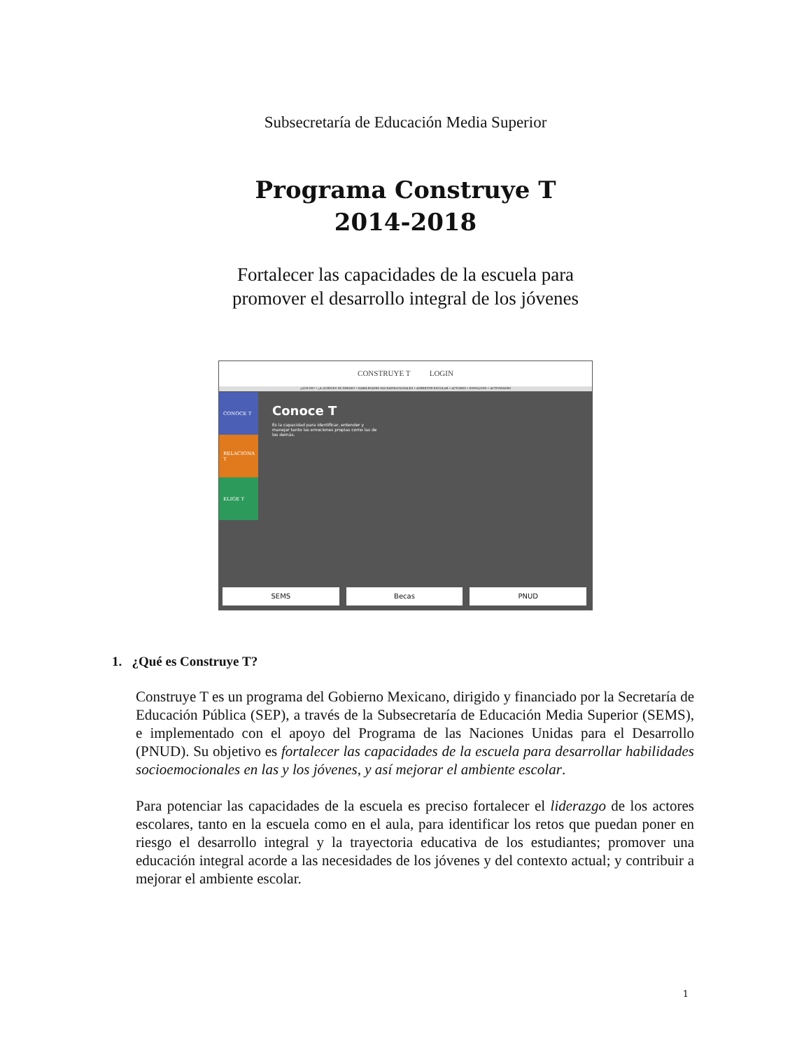Subsecretaría de Educación Media Superior
Programa Construye T
2014-2018
Fortalecer las capacidades de la escuela para
promover el desarrollo integral de los jóvenes
CONSTRUYE T LOGIN
¿QUÉ ES? • ¿A QUIÉNES SE DIRIGE? • HABILIDADES SOCIOEMOCIONALES • AMBIENTE ESCOLAR • ACTORES • ENFOQUES • ACTIVIDADES
CONOCE T
RELACIONA T
ELIGE T
Conoce T
Es la capacidad para identificar, entender y manejar tanto las emociones propias como las de los demás.
SEMS Becas PNUD
1. ¿Qué es Construye T?
Construye T es un programa del Gobierno Mexicano, dirigido y financiado por la Secretaría de Educación Pública (SEP), a través de la Subsecretaría de Educación Media Superior (SEMS), e implementado con el apoyo del Programa de las Naciones Unidas para el Desarrollo (PNUD). Su objetivo es fortalecer las capacidades de la escuela para desarrollar habilidades socioemocionales en las y los jóvenes, y así mejorar el ambiente escolar.
Para potenciar las capacidades de la escuela es preciso fortalecer el liderazgo de los actores escolares, tanto en la escuela como en el aula, para identificar los retos que puedan poner en riesgo el desarrollo integral y la trayectoria educativa de los estudiantes; promover una educación integral acorde a las necesidades de los jóvenes y del contexto actual; y contribuir a mejorar el ambiente escolar.
1